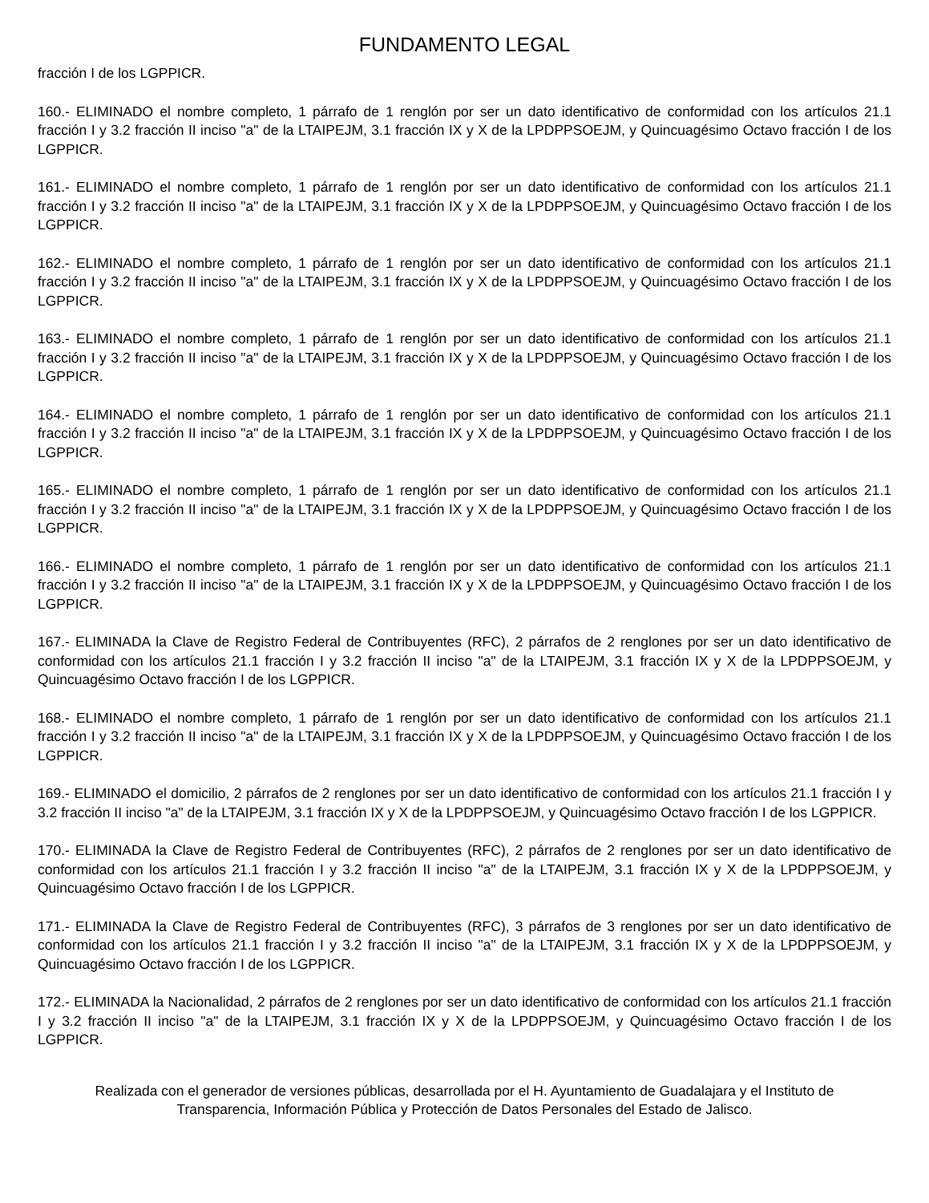FUNDAMENTO LEGAL
fracción I de los LGPPICR.
160.- ELIMINADO el nombre completo, 1 párrafo de 1 renglón por ser un dato identificativo de conformidad con los artículos 21.1 fracción I y 3.2 fracción II inciso "a" de la LTAIPEJM, 3.1 fracción IX y X de la LPDPPSOEJM, y Quincuagésimo Octavo fracción I de los LGPPICR.
161.- ELIMINADO el nombre completo, 1 párrafo de 1 renglón por ser un dato identificativo de conformidad con los artículos 21.1 fracción I y 3.2 fracción II inciso "a" de la LTAIPEJM, 3.1 fracción IX y X de la LPDPPSOEJM, y Quincuagésimo Octavo fracción I de los LGPPICR.
162.- ELIMINADO el nombre completo, 1 párrafo de 1 renglón por ser un dato identificativo de conformidad con los artículos 21.1 fracción I y 3.2 fracción II inciso "a" de la LTAIPEJM, 3.1 fracción IX y X de la LPDPPSOEJM, y Quincuagésimo Octavo fracción I de los LGPPICR.
163.- ELIMINADO el nombre completo, 1 párrafo de 1 renglón por ser un dato identificativo de conformidad con los artículos 21.1 fracción I y 3.2 fracción II inciso "a" de la LTAIPEJM, 3.1 fracción IX y X de la LPDPPSOEJM, y Quincuagésimo Octavo fracción I de los LGPPICR.
164.- ELIMINADO el nombre completo, 1 párrafo de 1 renglón por ser un dato identificativo de conformidad con los artículos 21.1 fracción I y 3.2 fracción II inciso "a" de la LTAIPEJM, 3.1 fracción IX y X de la LPDPPSOEJM, y Quincuagésimo Octavo fracción I de los LGPPICR.
165.- ELIMINADO el nombre completo, 1 párrafo de 1 renglón por ser un dato identificativo de conformidad con los artículos 21.1 fracción I y 3.2 fracción II inciso "a" de la LTAIPEJM, 3.1 fracción IX y X de la LPDPPSOEJM, y Quincuagésimo Octavo fracción I de los LGPPICR.
166.- ELIMINADO el nombre completo, 1 párrafo de 1 renglón por ser un dato identificativo de conformidad con los artículos 21.1 fracción I y 3.2 fracción II inciso "a" de la LTAIPEJM, 3.1 fracción IX y X de la LPDPPSOEJM, y Quincuagésimo Octavo fracción I de los LGPPICR.
167.- ELIMINADA la Clave de Registro Federal de Contribuyentes (RFC), 2 párrafos de 2 renglones por ser un dato identificativo de conformidad con los artículos 21.1 fracción I y 3.2 fracción II inciso "a" de la LTAIPEJM, 3.1 fracción IX y X de la LPDPPSOEJM, y Quincuagésimo Octavo fracción I de los LGPPICR.
168.- ELIMINADO el nombre completo, 1 párrafo de 1 renglón por ser un dato identificativo de conformidad con los artículos 21.1 fracción I y 3.2 fracción II inciso "a" de la LTAIPEJM, 3.1 fracción IX y X de la LPDPPSOEJM, y Quincuagésimo Octavo fracción I de los LGPPICR.
169.- ELIMINADO el domicilio, 2 párrafos de 2 renglones por ser un dato identificativo de conformidad con los artículos 21.1 fracción I y 3.2 fracción II inciso "a" de la LTAIPEJM, 3.1 fracción IX y X de la LPDPPSOEJM, y Quincuagésimo Octavo fracción I de los LGPPICR.
170.- ELIMINADA la Clave de Registro Federal de Contribuyentes (RFC), 2 párrafos de 2 renglones por ser un dato identificativo de conformidad con los artículos 21.1 fracción I y 3.2 fracción II inciso "a" de la LTAIPEJM, 3.1 fracción IX y X de la LPDPPSOEJM, y Quincuagésimo Octavo fracción I de los LGPPICR.
171.- ELIMINADA la Clave de Registro Federal de Contribuyentes (RFC), 3 párrafos de 3 renglones por ser un dato identificativo de conformidad con los artículos 21.1 fracción I y 3.2 fracción II inciso "a" de la LTAIPEJM, 3.1 fracción IX y X de la LPDPPSOEJM, y Quincuagésimo Octavo fracción I de los LGPPICR.
172.- ELIMINADA la Nacionalidad, 2 párrafos de 2 renglones por ser un dato identificativo de conformidad con los artículos 21.1 fracción I y 3.2 fracción II inciso "a" de la LTAIPEJM, 3.1 fracción IX y X de la LPDPPSOEJM, y Quincuagésimo Octavo fracción I de los LGPPICR.
Realizada con el generador de versiones públicas, desarrollada por el H. Ayuntamiento de Guadalajara y el Instituto de
Transparencia, Información Pública y Protección de Datos Personales del Estado de Jalisco.